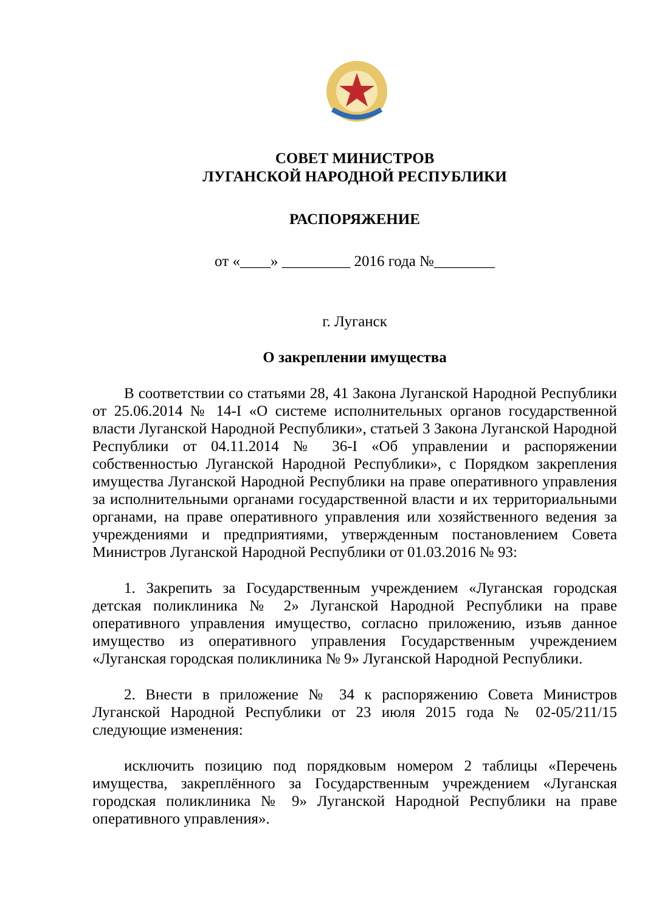СОВЕТ МИНИСТРОВ
ЛУГАНСКОЙ НАРОДНОЙ РЕСПУБЛИКИ
РАСПОРЯЖЕНИЕ
от «____» _________ 2016 года №________
г. Луганск
О закреплении имущества
В соответствии со статьями 28, 41 Закона Луганской Народной Республики от 25.06.2014 № 14-I «О системе исполнительных органов государственной власти Луганской Народной Республики», статьей 3 Закона Луганской Народной Республики от 04.11.2014 № 36-I «Об управлении и распоряжении собственностью Луганской Народной Республики», с Порядком закрепления имущества Луганской Народной Республики на праве оперативного управления за исполнительными органами государственной власти и их территориальными органами, на праве оперативного управления или хозяйственного ведения за учреждениями и предприятиями, утвержденным постановлением Совета Министров Луганской Народной Республики от 01.03.2016 № 93:
1. Закрепить за Государственным учреждением «Луганская городская детская поликлиника № 2» Луганской Народной Республики на праве оперативного управления имущество, согласно приложению, изъяв данное имущество из оперативного управления Государственным учреждением «Луганская городская поликлиника № 9» Луганской Народной Республики.
2. Внести в приложение № 34 к распоряжению Совета Министров Луганской Народной Республики от 23 июля 2015 года № 02-05/211/15 следующие изменения:
исключить позицию под порядковым номером 2 таблицы «Перечень имущества, закреплённого за Государственным учреждением «Луганская городская поликлиника № 9» Луганской Народной Республики на праве оперативного управления».